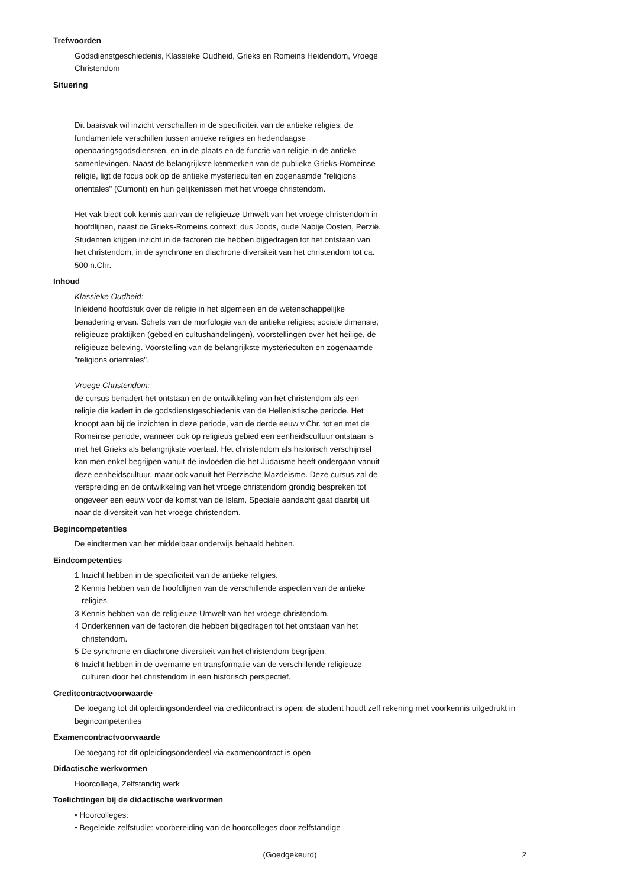Trefwoorden
Godsdienstgeschiedenis, Klassieke Oudheid, Grieks en Romeins Heidendom, Vroege Christendom
Situering
Dit basisvak wil inzicht verschaffen in de specificiteit van de antieke religies, de fundamentele verschillen tussen antieke religies en hedendaagse openbaringsgodsdiensten, en in de plaats en de functie van religie in de antieke samenlevingen. Naast de belangrijkste kenmerken van de publieke Grieks-Romeinse religie, ligt de focus ook op de antieke mysterieculten en zogenaamde "religions orientales" (Cumont) en hun gelijkenissen met het vroege christendom.
Het vak biedt ook kennis aan van de religieuze Umwelt van het vroege christendom in hoofdlijnen, naast de Grieks-Romeins context: dus Joods, oude Nabije Oosten, Perzië. Studenten krijgen inzicht in de factoren die hebben bijgedragen tot het ontstaan van het christendom, in de synchrone en diachrone diversiteit van het christendom tot ca. 500 n.Chr.
Inhoud
Klassieke Oudheid:
Inleidend hoofdstuk over de religie in het algemeen en de wetenschappelijke benadering ervan. Schets van de morfologie van de antieke religies: sociale dimensie, religieuze praktijken (gebed en cultushandelingen), voorstellingen over het heilige, de religieuze beleving. Voorstelling van de belangrijkste mysterieculten en zogenaamde "religions orientales".
Vroege Christendom:
de cursus benadert het ontstaan en de ontwikkeling van het christendom als een religie die kadert in de godsdienstgeschiedenis van de Hellenistische periode. Het knoopt aan bij de inzichten in deze periode, van de derde eeuw v.Chr. tot en met de Romeinse periode, wanneer ook op religieus gebied een eenheidscultuur ontstaan is met het Grieks als belangrijkste voertaal. Het christendom als historisch verschijnsel kan men enkel begrijpen vanuit de invloeden die het Judaïsme heeft ondergaan vanuit deze eenheidscultuur, maar ook vanuit het Perzische Mazdeïsme. Deze cursus zal de verspreiding en de ontwikkeling van het vroege christendom grondig bespreken tot ongeveer een eeuw voor de komst van de Islam. Speciale aandacht gaat daarbij uit naar de diversiteit van het vroege christendom.
Begincompetenties
De eindtermen van het middelbaar onderwijs behaald hebben.
Eindcompetenties
1 Inzicht hebben in de specificiteit van de antieke religies.
2 Kennis hebben van de hoofdlijnen van de verschillende aspecten van de antieke
religies.
3 Kennis hebben van de religieuze Umwelt van het vroege christendom.
4 Onderkennen van de factoren die hebben bijgedragen tot het ontstaan van het
christendom.
5 De synchrone en diachrone diversiteit van het christendom begrijpen.
6 Inzicht hebben in de overname en transformatie van de verschillende religieuze
culturen door het christendom in een historisch perspectief.
Creditcontractvoorwaarde
De toegang tot dit opleidingsonderdeel via creditcontract is open: de student houdt zelf rekening met voorkennis uitgedrukt in begincompetenties
Examencontractvoorwaarde
De toegang tot dit opleidingsonderdeel via examencontract is open
Didactische werkvormen
Hoorcollege, Zelfstandig werk
Toelichtingen bij de didactische werkvormen
• Hoorcolleges:
• Begeleide zelfstudie: voorbereiding van de hoorcolleges door zelfstandige
(Goedgekeurd) 2